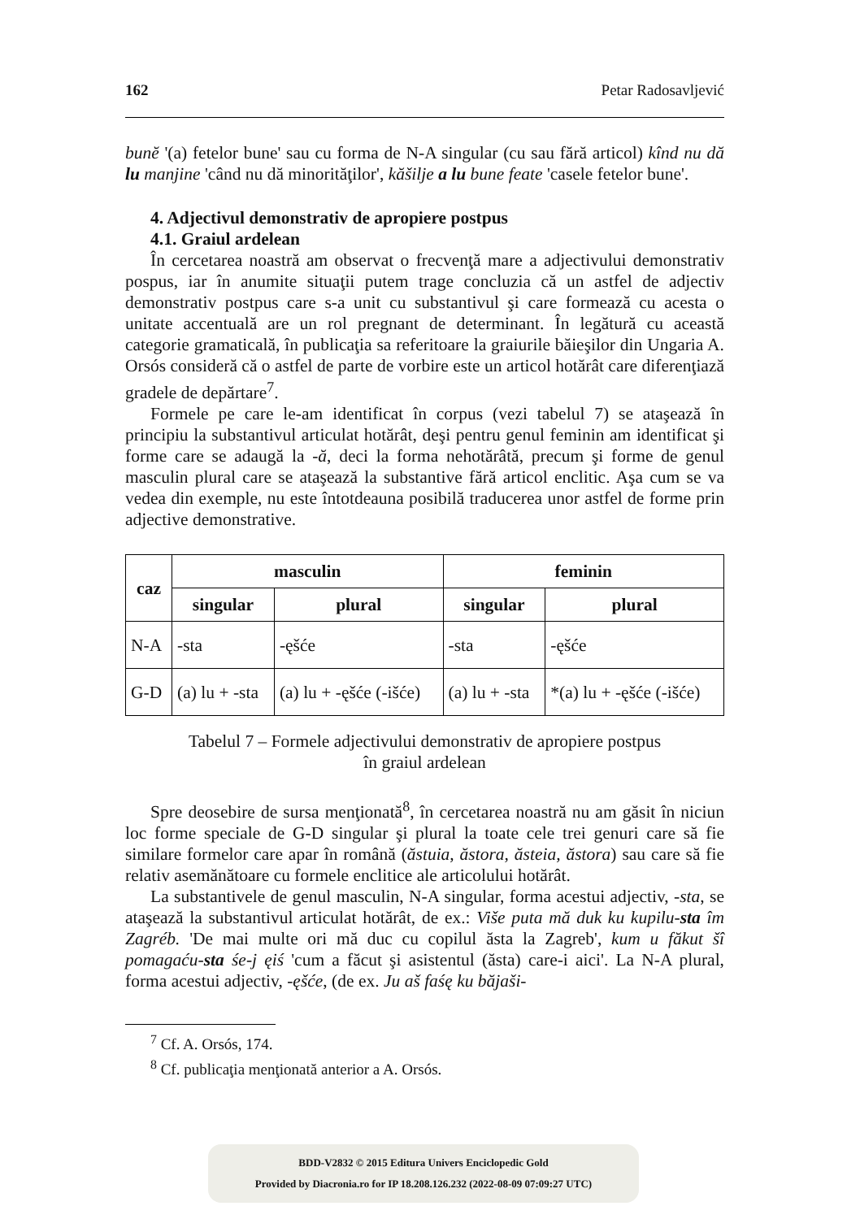162 Petar Radosavljević
bunĕ '(a) fetelor bune' sau cu forma de N-A singular (cu sau fără articol) kînd nu dă lu manjine 'când nu dă minorităţilor', kăšilje a lu bune feate 'casele fetelor bune'.
4. Adjectivul demonstrativ de apropiere postpus
4.1. Graiul ardelean
În cercetarea noastră am observat o frecvenţă mare a adjectivului demonstrativ pospus, iar în anumite situaţii putem trage concluzia că un astfel de adjectiv demonstrativ postpus care s-a unit cu substantivul şi care formează cu acesta o unitate accentuală are un rol pregnant de determinant. În legătură cu această categorie gramaticală, în publicaţia sa referitoare la graiurile băieşilor din Ungaria A. Orsós consideră că o astfel de parte de vorbire este un articol hotărât care diferenţiază gradele de depărtare<sup>7</sup>.
Formele pe care le-am identificat în corpus (vezi tabelul 7) se ataşează în principiu la substantivul articulat hotărât, deşi pentru genul feminin am identificat şi forme care se adaugă la -ă, deci la forma nehotărâtă, precum şi forme de genul masculin plural care se ataşează la substantive fără articol enclitic. Aşa cum se va vedea din exemple, nu este întotdeauna posibilă traducerea unor astfel de forme prin adjective demonstrative.
| caz | masculin | | feminin | |
| --- | --- | --- | --- | --- |
| | singular | plural | singular | plural |
| N-A | -sta | -ęšće | -sta | -ęšće |
| G-D | (a) lu + -sta | (a) lu + -ęšće (-išće) | (a) lu + -sta | *(a) lu + -ęšće (-išće) |
Tabelul 7 – Formele adjectivului demonstrativ de apropiere postpus
în graiul ardelean
Spre deosebire de sursa menţionată<sup>8</sup>, în cercetarea noastră nu am găsit în niciun loc forme speciale de G-D singular şi plural la toate cele trei genuri care să fie similare formelor care apar în română (ăstuia, ăstora, ăsteia, ăstora) sau care să fie relativ asemănătoare cu formele enclitice ale articolului hotărât.
La substantivele de genul masculin, N-A singular, forma acestui adjectiv, -sta, se ataşează la substantivul articulat hotărât, de ex.: Više puta mă duk ku kupilu-sta îm Zagréb. 'De mai multe ori mă duc cu copilul ăsta la Zagreb', kum u făkut šî pomagaću-sta śe-j ęiś 'cum a făcut şi asistentul (ăsta) care-i aici'. La N-A plural, forma acestui adjectiv, -ęšće, (de ex. Ju aš faśę ku băjaši-
<sup>7</sup> Cf. A. Orsós, 174.
<sup>8</sup> Cf. publicaţia menţionată anterior a A. Orsós.
BDD-V2832 © 2015 Editura Univers Enciclopedic Gold
Provided by Diacronia.ro for IP 18.208.126.232 (2022-08-09 07:09:27 UTC)